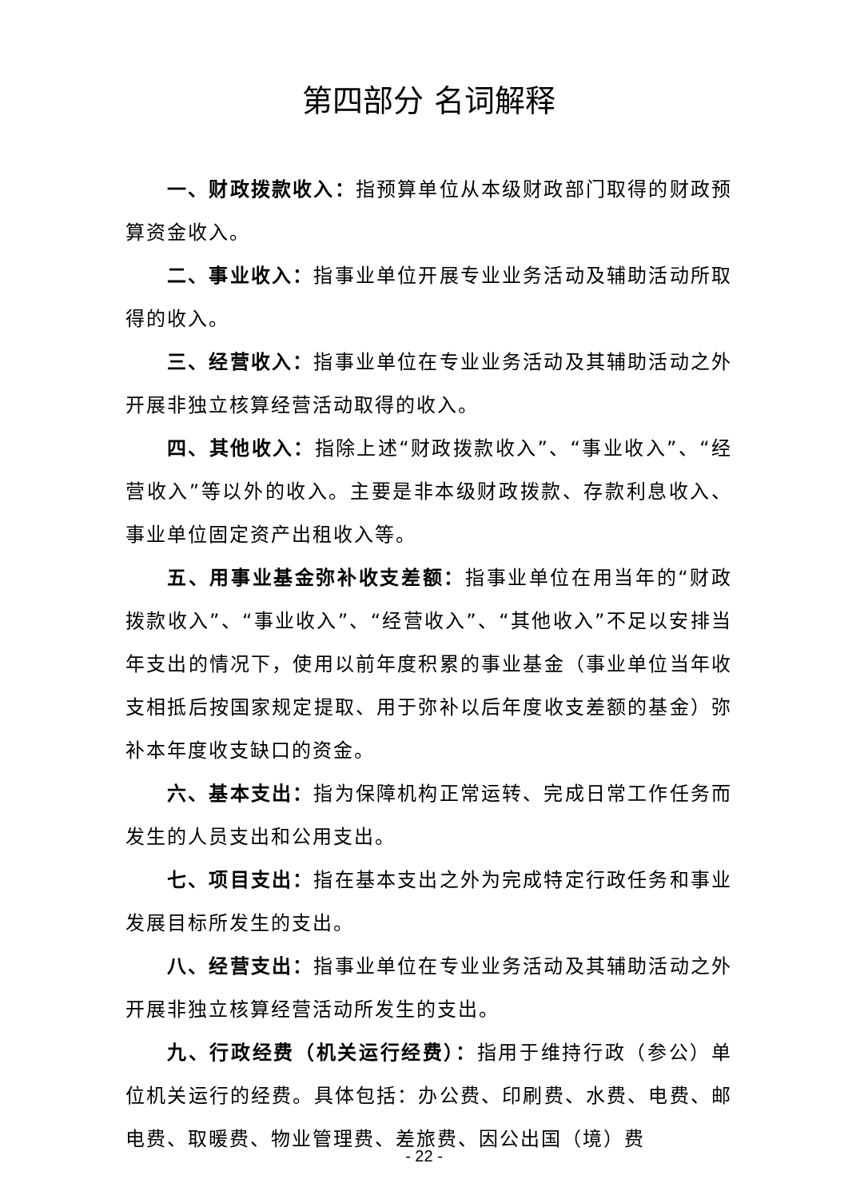第四部分 名词解释
一、财政拨款收入：指预算单位从本级财政部门取得的财政预算资金收入。
二、事业收入：指事业单位开展专业业务活动及辅助活动所取得的收入。
三、经营收入：指事业单位在专业业务活动及其辅助活动之外开展非独立核算经营活动取得的收入。
四、其他收入：指除上述“财政拨款收入”、“事业收入”、“经营收入”等以外的收入。主要是非本级财政拨款、存款利息收入、事业单位固定资产出租收入等。
五、用事业基金弥补收支差额：指事业单位在用当年的“财政拨款收入”、“事业收入”、“经营收入”、“其他收入”不足以安排当年支出的情况下，使用以前年度积累的事业基金（事业单位当年收支相抵后按国家规定提取、用于弥补以后年度收支差额的基金）弥补本年度收支缺口的资金。
六、基本支出：指为保障机构正常运转、完成日常工作任务而发生的人员支出和公用支出。
七、项目支出：指在基本支出之外为完成特定行政任务和事业发展目标所发生的支出。
八、经营支出：指事业单位在专业业务活动及其辅助活动之外开展非独立核算经营活动所发生的支出。
九、行政经费（机关运行经费）：指用于维持行政（参公）单位机关运行的经费。具体包括：办公费、印刷费、水费、电费、邮电费、取暖费、物业管理费、差旅费、因公出国（境）费
- 22 -